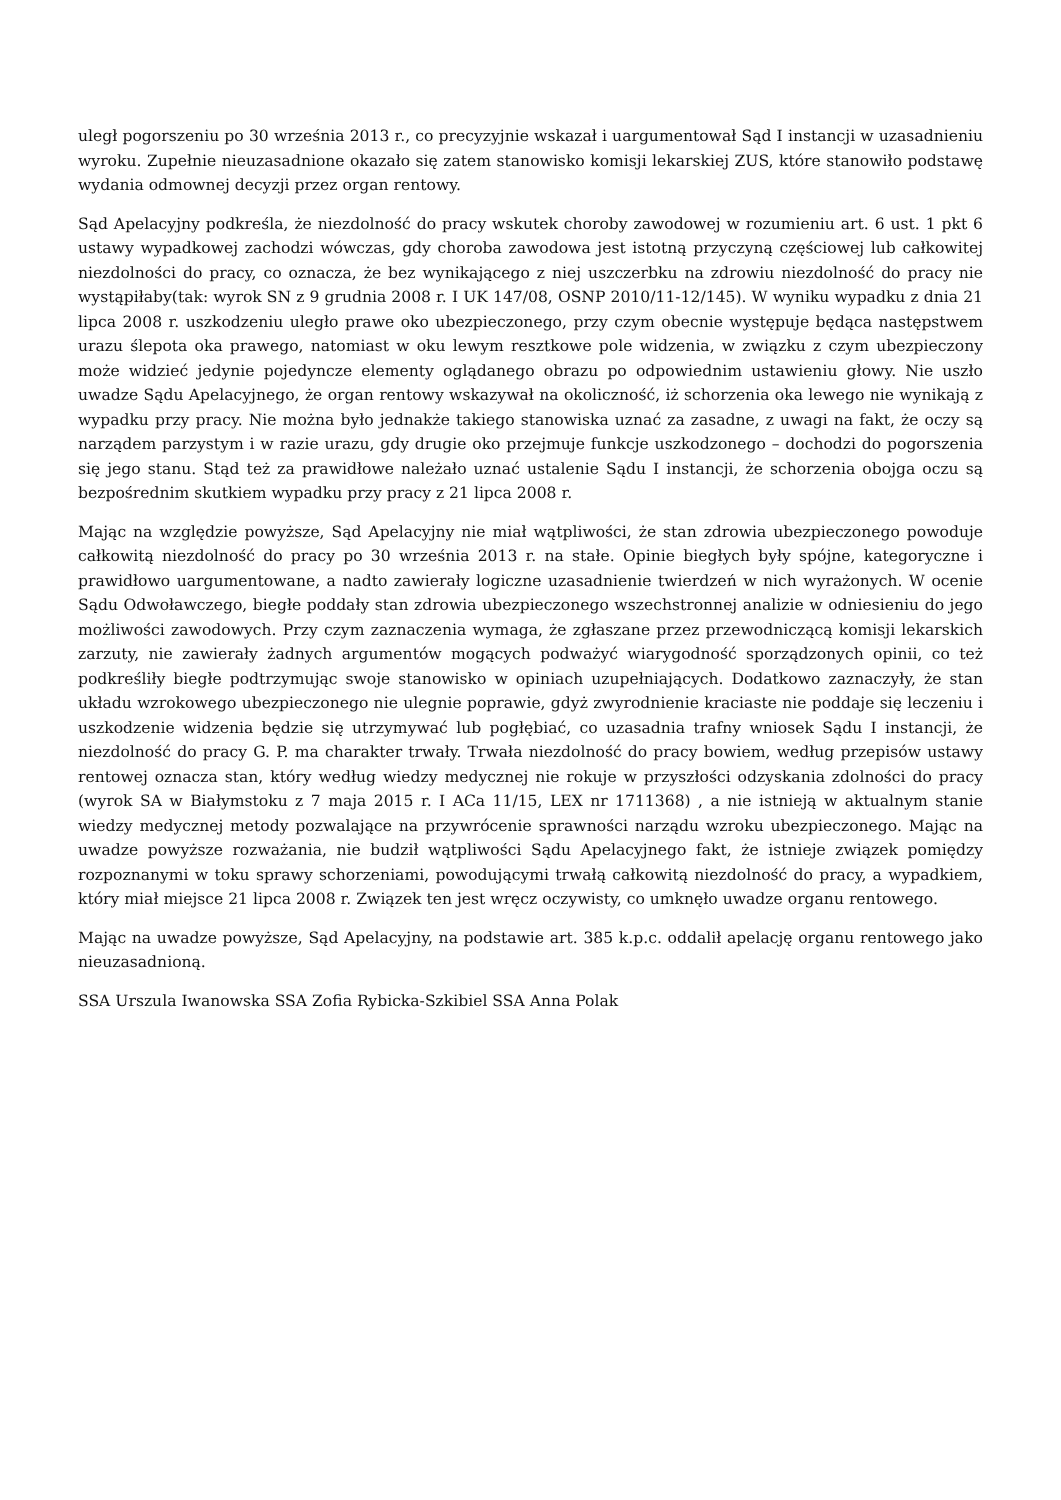uległ pogorszeniu po 30 września 2013 r., co precyzyjnie wskazał i uargumentował Sąd I instancji w uzasadnieniu wyroku. Zupełnie nieuzasadnione okazało się zatem stanowisko komisji lekarskiej ZUS, które stanowiło podstawę wydania odmownej decyzji przez organ rentowy.
Sąd Apelacyjny podkreśla, że niezdolność do pracy wskutek choroby zawodowej w rozumieniu art. 6 ust. 1 pkt 6 ustawy wypadkowej zachodzi wówczas, gdy choroba zawodowa jest istotną przyczyną częściowej lub całkowitej niezdolności do pracy, co oznacza, że bez wynikającego z niej uszczerbku na zdrowiu niezdolność do pracy nie wystąpiłaby(tak: wyrok SN z 9 grudnia 2008 r. I UK 147/08, OSNP 2010/11-12/145). W wyniku wypadku z dnia 21 lipca 2008 r. uszkodzeniu uległo prawe oko ubezpieczonego, przy czym obecnie występuje będąca następstwem urazu ślepota oka prawego, natomiast w oku lewym resztkowe pole widzenia, w związku z czym ubezpieczony może widzieć jedynie pojedyncze elementy oglądanego obrazu po odpowiednim ustawieniu głowy. Nie uszło uwadze Sądu Apelacyjnego, że organ rentowy wskazywał na okoliczność, iż schorzenia oka lewego nie wynikają z wypadku przy pracy. Nie można było jednakże takiego stanowiska uznać za zasadne, z uwagi na fakt, że oczy są narządem parzystym i w razie urazu, gdy drugie oko przejmuje funkcje uszkodzonego – dochodzi do pogorszenia się jego stanu. Stąd też za prawidłowe należało uznać ustalenie Sądu I instancji, że schorzenia obojga oczu są bezpośrednim skutkiem wypadku przy pracy z 21 lipca 2008 r.
Mając na względzie powyższe, Sąd Apelacyjny nie miał wątpliwości, że stan zdrowia ubezpieczonego powoduje całkowitą niezdolność do pracy po 30 września 2013 r. na stałe. Opinie biegłych były spójne, kategoryczne i prawidłowo uargumentowane, a nadto zawierały logiczne uzasadnienie twierdzeń w nich wyrażonych. W ocenie Sądu Odwoławczego, biegłe poddały stan zdrowia ubezpieczonego wszechstronnej analizie w odniesieniu do jego możliwości zawodowych. Przy czym zaznaczenia wymaga, że zgłaszane przez przewodniczącą komisji lekarskich zarzuty, nie zawierały żadnych argumentów mogących podważyć wiarygodność sporządzonych opinii, co też podkreśliły biegłe podtrzymując swoje stanowisko w opiniach uzupełniających. Dodatkowo zaznaczyły, że stan układu wzrokowego ubezpieczonego nie ulegnie poprawie, gdyż zwyrodnienie kraciaste nie poddaje się leczeniu i uszkodzenie widzenia będzie się utrzymywać lub pogłębiać, co uzasadnia trafny wniosek Sądu I instancji, że niezdolność do pracy G. P. ma charakter trwały. Trwała niezdolność do pracy bowiem, według przepisów ustawy rentowej oznacza stan, który według wiedzy medycznej nie rokuje w przyszłości odzyskania zdolności do pracy (wyrok SA w Białymstoku z 7 maja 2015 r. I ACa 11/15, LEX nr 1711368) , a nie istnieją w aktualnym stanie wiedzy medycznej metody pozwalające na przywrócenie sprawności narządu wzroku ubezpieczonego. Mając na uwadze powyższe rozważania, nie budził wątpliwości Sądu Apelacyjnego fakt, że istnieje związek pomiędzy rozpoznanymi w toku sprawy schorzeniami, powodującymi trwałą całkowitą niezdolność do pracy, a wypadkiem, który miał miejsce 21 lipca 2008 r. Związek ten jest wręcz oczywisty, co umknęło uwadze organu rentowego.
Mając na uwadze powyższe, Sąd Apelacyjny, na podstawie art. 385 k.p.c. oddalił apelację organu rentowego jako nieuzasadnioną.
SSA Urszula Iwanowska SSA Zofia Rybicka-Szkibiel SSA Anna Polak